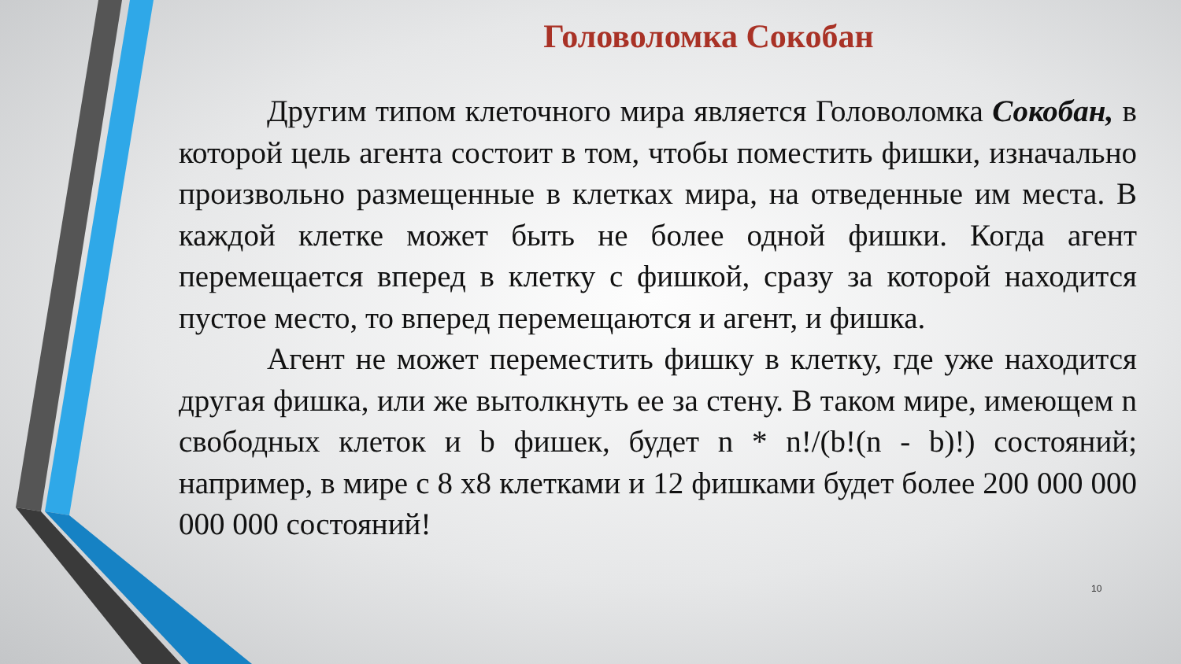Головоломка Сокобан
Другим типом клеточного мира является Головоломка Сокобан, в которой цель агента состоит в том, чтобы поместить фишки, изначально произвольно размещенные в клетках мира, на отведенные им места. В каждой клетке может быть не более одной фишки. Когда агент перемещается вперед в клетку с фишкой, сразу за которой находится пустое место, то вперед перемещаются и агент, и фишка.
Агент не может переместить фишку в клетку, где уже находится другая фишка, или же вытолкнуть ее за стену. В таком мире, имеющем n свободных клеток и b фишек, будет n * n!/(b!(n - b)!) состояний; например, в мире с 8 x8 клетками и 12 фишками будет более 200 000 000 000 000 состояний!
10